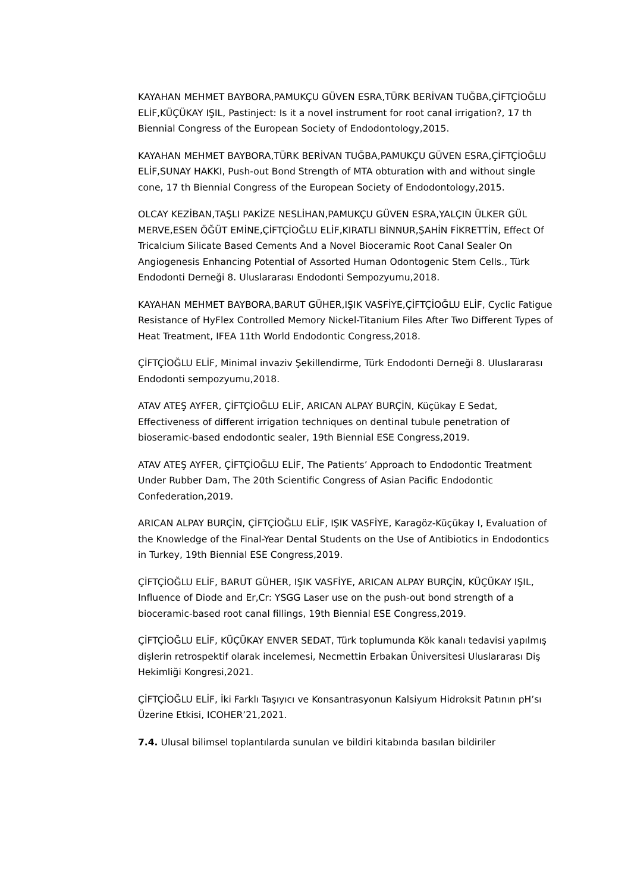KAYAHAN MEHMET BAYBORA,PAMUKÇU GÜVEN ESRA,TÜRK BERİVAN TUĞBA,ÇİFTÇİOĞLU ELİF,KÜÇÜKAY IŞIL, Pastinject: Is it a novel instrument for root canal irrigation?, 17 th Biennial Congress of the European Society of Endodontology,2015.
KAYAHAN MEHMET BAYBORA,TÜRK BERİVAN TUĞBA,PAMUKÇU GÜVEN ESRA,ÇİFTÇİOĞLU ELİF,SUNAY HAKKI, Push-out Bond Strength of MTA obturation with and without single cone, 17 th Biennial Congress of the European Society of Endodontology,2015.
OLCAY KEZİBAN,TAŞLI PAKİZE NESLİHAN,PAMUKÇU GÜVEN ESRA,YALÇIN ÜLKER GÜL MERVE,ESEN ÖĞÜT EMİNE,ÇİFTÇİOĞLU ELİF,KIRATLI BİNNUR,ŞAHİN FİKRETTİN, Effect Of Tricalcium Silicate Based Cements And a Novel Bioceramic Root Canal Sealer On Angiogenesis Enhancing Potential of Assorted Human Odontogenic Stem Cells., Türk Endodonti Derneği 8. Uluslararası Endodonti Sempozyumu,2018.
KAYAHAN MEHMET BAYBORA,BARUT GÜHER,IŞIK VASFİYE,ÇİFTÇİOĞLU ELİF, Cyclic Fatigue Resistance of HyFlex Controlled Memory Nickel-Titanium Files After Two Different Types of Heat Treatment, IFEA 11th World Endodontic Congress,2018.
ÇİFTÇİOĞLU ELİF, Minimal invaziv Şekillendirme, Türk Endodonti Derneği 8. Uluslararası Endodonti sempozyumu,2018.
ATAV ATEŞ AYFER, ÇİFTÇİOĞLU ELİF, ARICAN ALPAY BURÇİN, Küçükay E Sedat, Effectiveness of different irrigation techniques on dentinal tubule penetration of bioseramic-based endodontic sealer, 19th Biennial ESE Congress,2019.
ATAV ATEŞ AYFER, ÇİFTÇİOĞLU ELİF, The Patients’ Approach to Endodontic Treatment Under Rubber Dam, The 20th Scientific Congress of Asian Pacific Endodontic Confederation,2019.
ARICAN ALPAY BURÇİN, ÇİFTÇİOĞLU ELİF, IŞIK VASFİYE, Karagöz-Küçükay I, Evaluation of the Knowledge of the Final-Year Dental Students on the Use of Antibiotics in Endodontics in Turkey, 19th Biennial ESE Congress,2019.
ÇİFTÇİOĞLU ELİF, BARUT GÜHER, IŞIK VASFİYE, ARICAN ALPAY BURÇİN, KÜÇÜKAY IŞIL, Influence of Diode and Er,Cr: YSGG Laser use on the push-out bond strength of a bioceramic-based root canal fillings, 19th Biennial ESE Congress,2019.
ÇİFTÇİOĞLU ELİF, KÜÇÜKAY ENVER SEDAT, Türk toplumunda Kök kanalı tedavisi yapılmış dişlerin retrospektif olarak incelemesi, Necmettin Erbakan Üniversitesi Uluslararası Diş Hekimliği Kongresi,2021.
ÇİFTÇİOĞLU ELİF, İki Farklı Taşıyıcı ve Konsantrasyonun Kalsiyum Hidroksit Patının pH’sı Üzerine Etkisi, ICOHER’21,2021.
7.4. Ulusal bilimsel toplantılarda sunulan ve bildiri kitabında basılan bildiriler